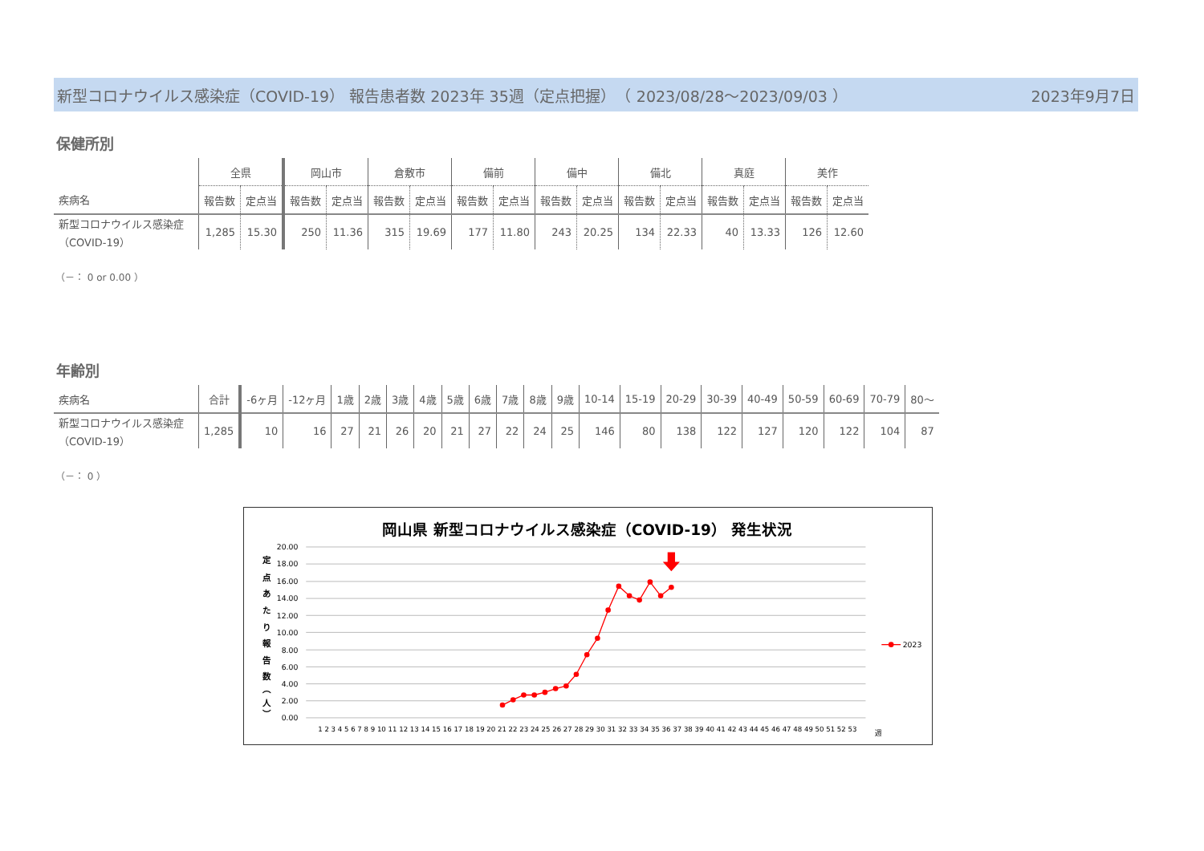新型コロナウイルス感染症（COVID-19） 報告患者数 2023年 35週（定点把握）　（ 2023/08/28～2023/09/03 ） 2023年9月7日
保健所別
| | 全県 | | 岡山市 | | 倉敷市 | | 備前 | | 備中 | | 備北 | | 真庭 | | 美作 | |
| --- | --- | --- | --- | --- | --- | --- | --- | --- | --- | --- | --- | --- | --- | --- | --- | --- |
| 疾病名 | 報告数 | 定点当 | 報告数 | 定点当 | 報告数 | 定点当 | 報告数 | 定点当 | 報告数 | 定点当 | 報告数 | 定点当 | 報告数 | 定点当 | 報告数 | 定点当 |
| 新型コロナウイルス感染症 （COVID-19） | 1,285 | 15.30 | 250 | 11.36 | 315 | 19.69 | 177 | 11.80 | 243 | 20.25 | 134 | 22.33 | 40 | 13.33 | 126 | 12.60 |
（－： 0 or 0.00 ）
年齢別
| 疾病名 | 合計 | -6ヶ月 | -12ヶ月 | 1歳 | 2歳 | 3歳 | 4歳 | 5歳 | 6歳 | 7歳 | 8歳 | 9歳 | 10-14 | 15-19 | 20-29 | 30-39 | 40-49 | 50-59 | 60-69 | 70-79 | 80～ |
| --- | --- | --- | --- | --- | --- | --- | --- | --- | --- | --- | --- | --- | --- | --- | --- | --- | --- | --- | --- | --- | --- |
| 新型コロナウイルス感染症 （COVID-19） | 1,285 | 10 | 16 | 27 | 21 | 26 | 20 | 21 | 27 | 22 | 24 | 25 | 146 | 80 | 138 | 122 | 127 | 120 | 122 | 104 | 87 |
（－： 0 ）
岡山県 新型コロナウイルス感染症（COVID-19） 発生状況
20.00
18.00
16.00
14.00
12.00
10.00
8.00
6.00
4.00
2.00
0.00
定
点
あ
た
り
報
告
数
︵
人
︶
1 2 3 4 5 6 7 8 9 10 11 12 13 14 15 16 17 18 19 20 21 22 23 24 25 26 27 28 29 30 31 32 33 34 35 36 37 38 39 40 41 42 43 44 45 46 47 48 49 50 51 52 53
週
2023